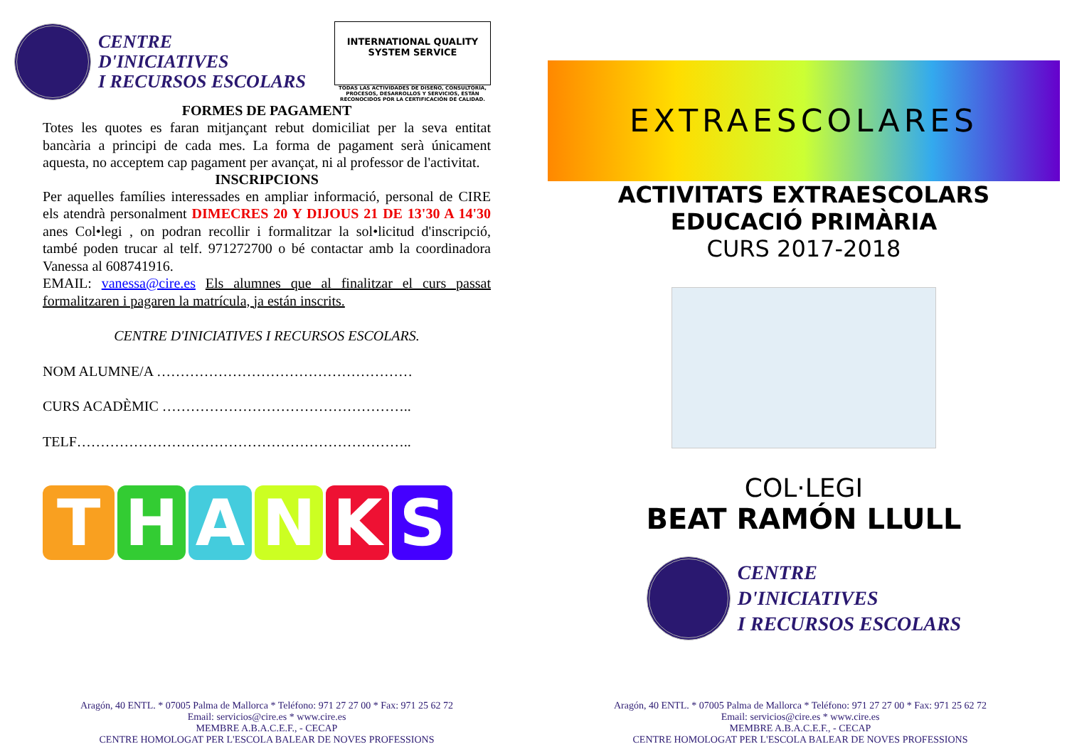CENTRE
D'INICIATIVES
I RECURSOS ESCOLARS
INTERNATIONAL QUALITY SYSTEM SERVICE
TODAS LAS ACTIVIDADES DE DISEÑO, CONSULTORÍA, PROCESOS, DESARROLLOS Y SERVICIOS, ESTÁN RECONOCIDOS POR LA CERTIFICACIÓN DE CALIDAD.
FORMES DE PAGAMENT
Totes les quotes es faran mitjançant rebut domiciliat per la seva entitat bancària a principi de cada mes. La forma de pagament serà únicament aquesta, no acceptem cap pagament per avançat, ni al professor de l'activitat.
INSCRIPCIONS
Per aquelles famílies interessades en ampliar informació, personal de CIRE els atendrà personalment DIMECRES 20 Y DIJOUS 21 DE 13'30 A 14'30 anes Col•legi , on podran recollir i formalitzar la sol•licitud d'inscripció, també poden trucar al telf. 971272700 o bé contactar amb la coordinadora Vanessa al 608741916.
EMAIL: vanessa@cire.es Els alumnes que al finalitzar el curs passat formalitzaren i pagaren la matrícula, ja están inscrits.
CENTRE D'INICIATIVES I RECURSOS ESCOLARS.
NOM ALUMNE/A ………………………………………………
CURS ACADÈMIC ……………………………………………..
TELF……………………………………………………………..
THANKS
Aragón, 40 ENTL. * 07005 Palma de Mallorca * Teléfono: 971 27 27 00 * Fax: 971 25 62 72
Email: servicios@cire.es * www.cire.es
MEMBRE A.B.A.C.E.F., - CECAP
CENTRE HOMOLOGAT PER L'ESCOLA BALEAR DE NOVES PROFESSIONS
EXTRAESCOLARES
ACTIVITATS EXTRAESCOLARS
EDUCACIÓ PRIMÀRIA
CURS 2017-2018
COL·LEGI
BEAT RAMÓN LLULL
CENTRE
D'INICIATIVES
I RECURSOS ESCOLARS
Aragón, 40 ENTL. * 07005 Palma de Mallorca * Teléfono: 971 27 27 00 * Fax: 971 25 62 72
Email: servicios@cire.es * www.cire.es
MEMBRE A.B.A.C.E.F., - CECAP
CENTRE HOMOLOGAT PER L'ESCOLA BALEAR DE NOVES PROFESSIONS